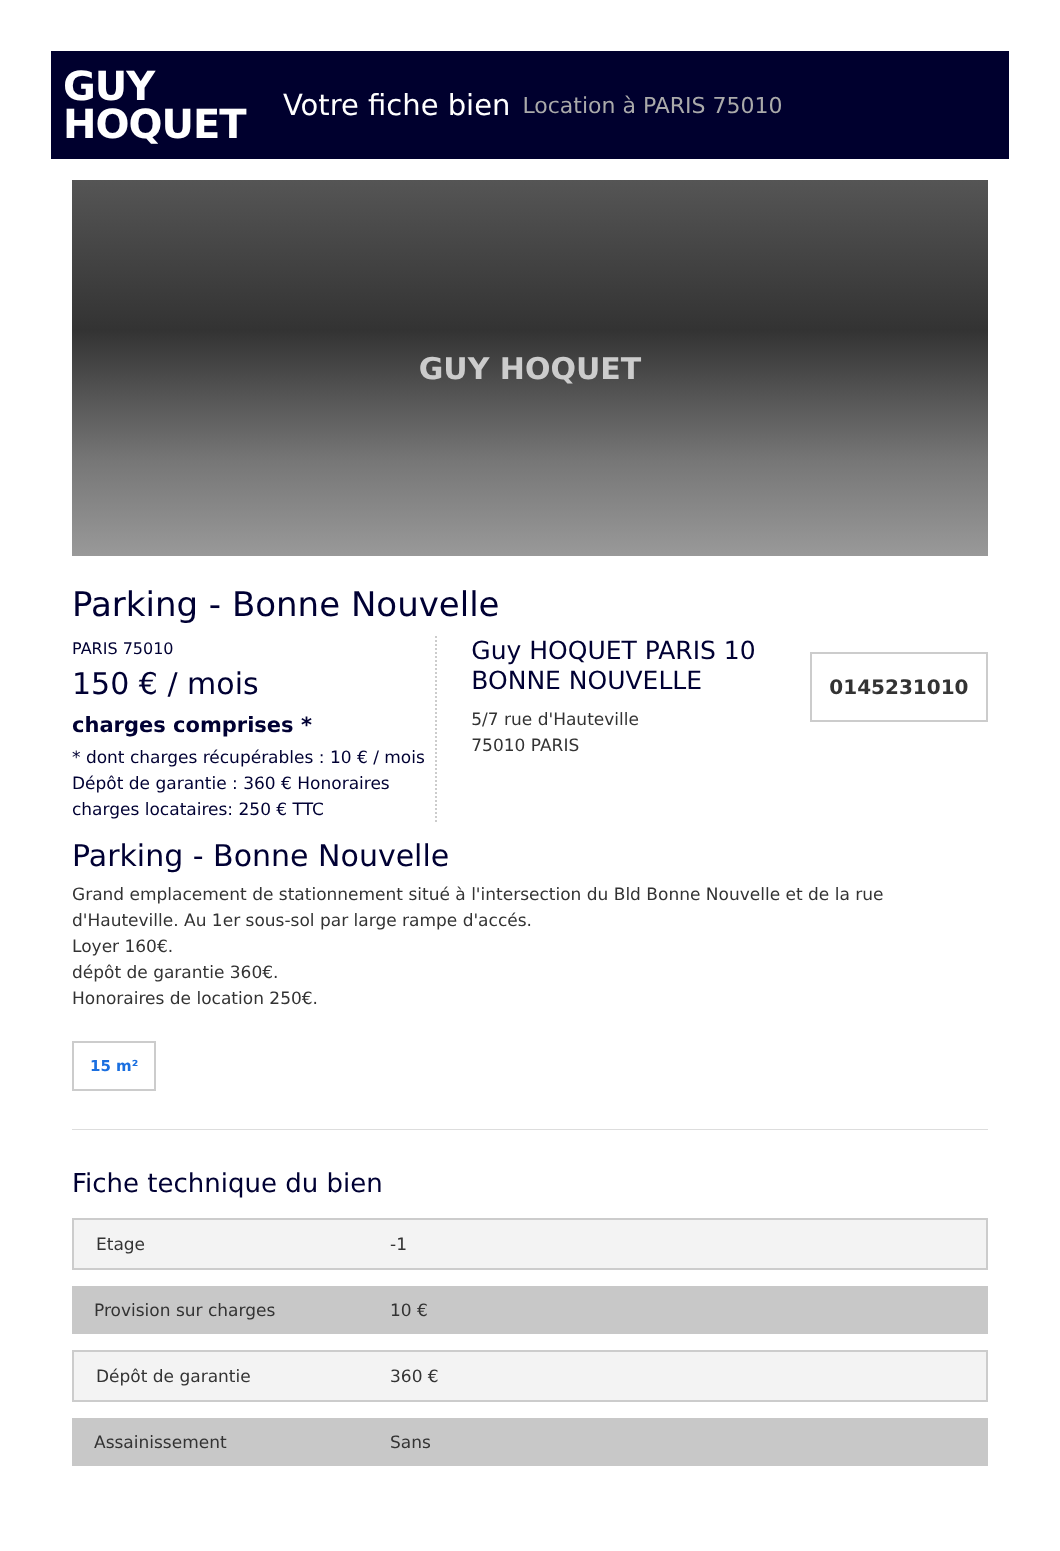GUY
HOQUET
Votre fiche bien Location à PARIS 75010
GUY HOQUET
Parking - Bonne Nouvelle
PARIS 75010
150 € / mois
charges comprises *
* dont charges récupérables : 10 € / mois
Dépôt de garantie : 360 € Honoraires charges locataires: 250 € TTC
Guy HOQUET PARIS 10 BONNE NOUVELLE
5/7 rue d'Hauteville
75010 PARIS
0145231010
Parking - Bonne Nouvelle
Grand emplacement de stationnement situé à l'intersection du Bld Bonne Nouvelle et de la rue d'Hauteville. Au 1er sous-sol par large rampe d'accés.
Loyer 160€.
dépôt de garantie 360€.
Honoraires de location 250€.
15 m²
Fiche technique du bien
| Etage | -1 |
| Provision sur charges | 10 € |
| Dépôt de garantie | 360 € |
| Assainissement | Sans |